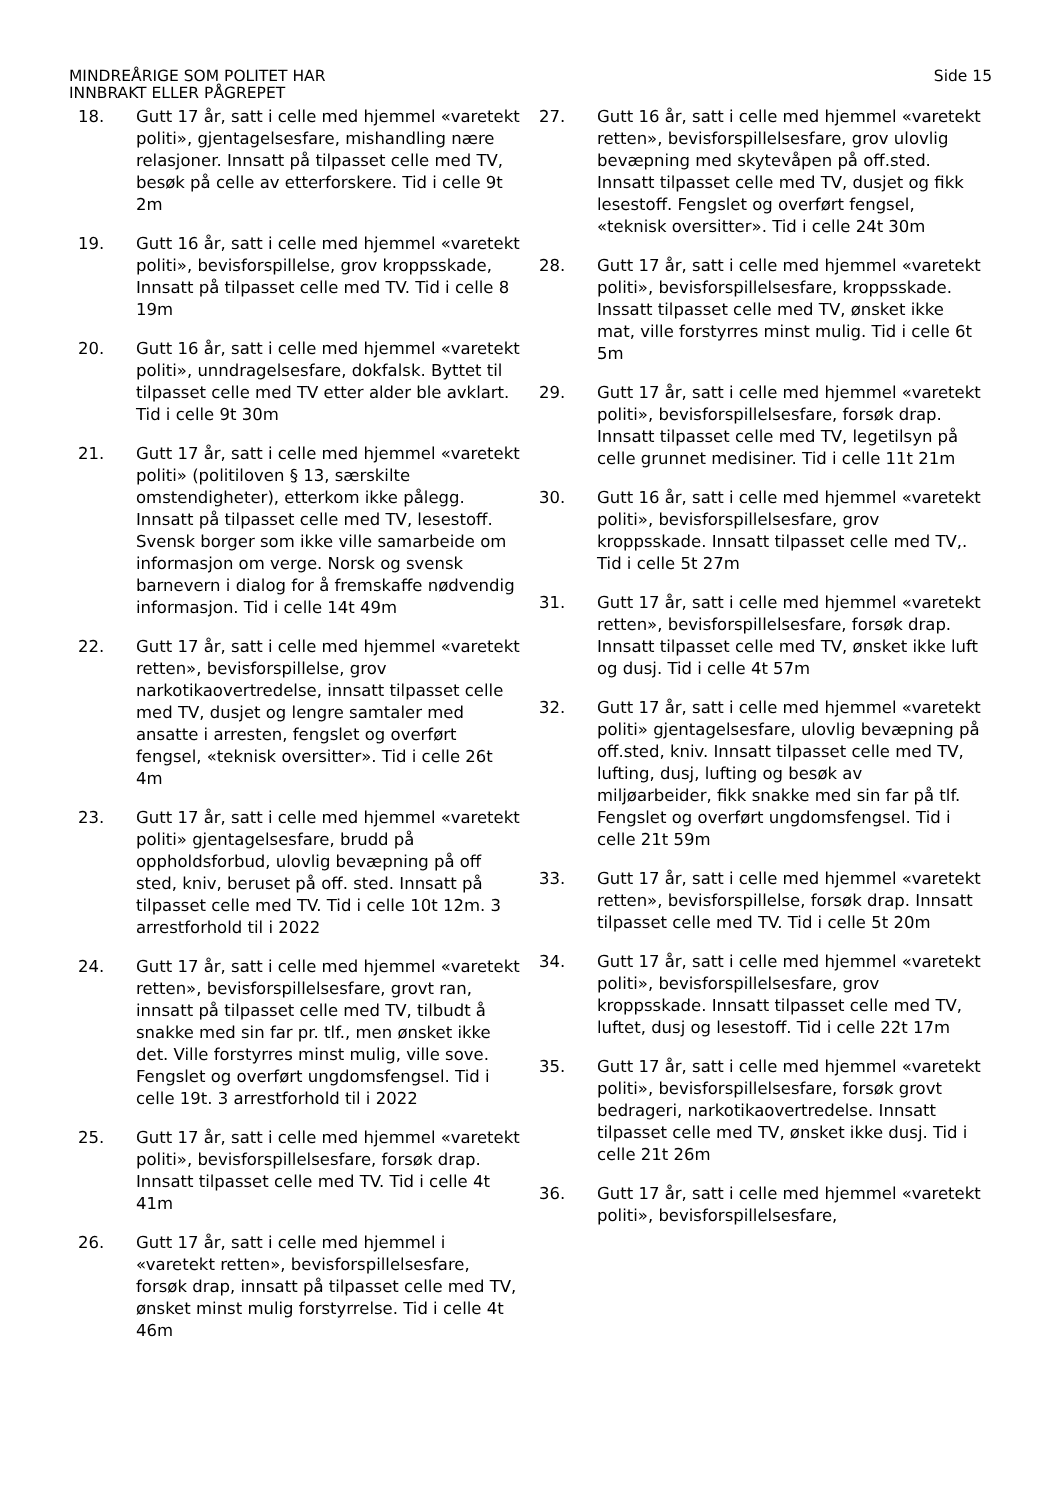MINDREÅRIGE SOM POLITET HAR
INNBRAKT ELLER PÅGREPET
Side 15
18. Gutt 17 år, satt i celle med hjemmel «varetekt politi», gjentagelsesfare, mishandling nære relasjoner. Innsatt på tilpasset celle med TV, besøk på celle av etterforskere. Tid i celle 9t 2m
19. Gutt 16 år, satt i celle med hjemmel «varetekt politi», bevisforspillelse, grov kroppsskade, Innsatt på tilpasset celle med TV. Tid i celle 8 19m
20. Gutt 16 år, satt i celle med hjemmel «varetekt politi», unndragelsesfare, dokfalsk. Byttet til tilpasset celle med TV etter alder ble avklart. Tid i celle 9t 30m
21. Gutt 17 år, satt i celle med hjemmel «varetekt politi» (politiloven § 13, særskilte omstendigheter), etterkom ikke pålegg. Innsatt på tilpasset celle med TV, lesestoff. Svensk borger som ikke ville samarbeide om informasjon om verge. Norsk og svensk barnevern i dialog for å fremskaffe nødvendig informasjon. Tid i celle 14t 49m
22. Gutt 17 år, satt i celle med hjemmel «varetekt retten», bevisforspillelse, grov narkotikaovertredelse, innsatt tilpasset celle med TV, dusjet og lengre samtaler med ansatte i arresten, fengslet og overført fengsel, «teknisk oversitter». Tid i celle 26t 4m
23. Gutt 17 år, satt i celle med hjemmel «varetekt politi» gjentagelsesfare, brudd på oppholdsforbud, ulovlig bevæpning på off sted, kniv, beruset på off. sted. Innsatt på tilpasset celle med TV. Tid i celle 10t 12m. 3 arrestforhold til i 2022
24. Gutt 17 år, satt i celle med hjemmel «varetekt retten», bevisforspillelsesfare, grovt ran, innsatt på tilpasset celle med TV, tilbudt å snakke med sin far pr. tlf., men ønsket ikke det. Ville forstyrres minst mulig, ville sove. Fengslet og overført ungdomsfengsel. Tid i celle 19t. 3 arrestforhold til i 2022
25. Gutt 17 år, satt i celle med hjemmel «varetekt politi», bevisforspillelsesfare, forsøk drap. Innsatt tilpasset celle med TV. Tid i celle 4t 41m
26. Gutt 17 år, satt i celle med hjemmel i «varetekt retten», bevisforspillelsesfare, forsøk drap, innsatt på tilpasset celle med TV, ønsket minst mulig forstyrrelse. Tid i celle 4t 46m
27. Gutt 16 år, satt i celle med hjemmel «varetekt retten», bevisforspillelsesfare, grov ulovlig bevæpning med skytevåpen på off.sted. Innsatt tilpasset celle med TV, dusjet og fikk lesestoff. Fengslet og overført fengsel, «teknisk oversitter». Tid i celle 24t 30m
28. Gutt 17 år, satt i celle med hjemmel «varetekt politi», bevisforspillelsesfare, kroppsskade. Inssatt tilpasset celle med TV, ønsket ikke mat, ville forstyrres minst mulig. Tid i celle 6t 5m
29. Gutt 17 år, satt i celle med hjemmel «varetekt politi», bevisforspillelsesfare, forsøk drap. Innsatt tilpasset celle med TV, legetilsyn på celle grunnet medisiner. Tid i celle 11t 21m
30. Gutt 16 år, satt i celle med hjemmel «varetekt politi», bevisforspillelsesfare, grov kroppsskade. Innsatt tilpasset celle med TV,. Tid i celle 5t 27m
31. Gutt 17 år, satt i celle med hjemmel «varetekt retten», bevisforspillelsesfare, forsøk drap. Innsatt tilpasset celle med TV, ønsket ikke luft og dusj. Tid i celle 4t 57m
32. Gutt 17 år, satt i celle med hjemmel «varetekt politi» gjentagelsesfare, ulovlig bevæpning på off.sted, kniv. Innsatt tilpasset celle med TV, lufting, dusj, lufting og besøk av miljøarbeider, fikk snakke med sin far på tlf. Fengslet og overført ungdomsfengsel. Tid i celle 21t 59m
33. Gutt 17 år, satt i celle med hjemmel «varetekt retten», bevisforspillelse, forsøk drap. Innsatt tilpasset celle med TV. Tid i celle 5t 20m
34. Gutt 17 år, satt i celle med hjemmel «varetekt politi», bevisforspillelsesfare, grov kroppsskade. Innsatt tilpasset celle med TV, luftet, dusj og lesestoff. Tid i celle 22t 17m
35. Gutt 17 år, satt i celle med hjemmel «varetekt politi», bevisforspillelsesfare, forsøk grovt bedrageri, narkotikaovertredelse. Innsatt tilpasset celle med TV, ønsket ikke dusj. Tid i celle 21t 26m
36. Gutt 17 år, satt i celle med hjemmel «varetekt politi», bevisforspillelsesfare,